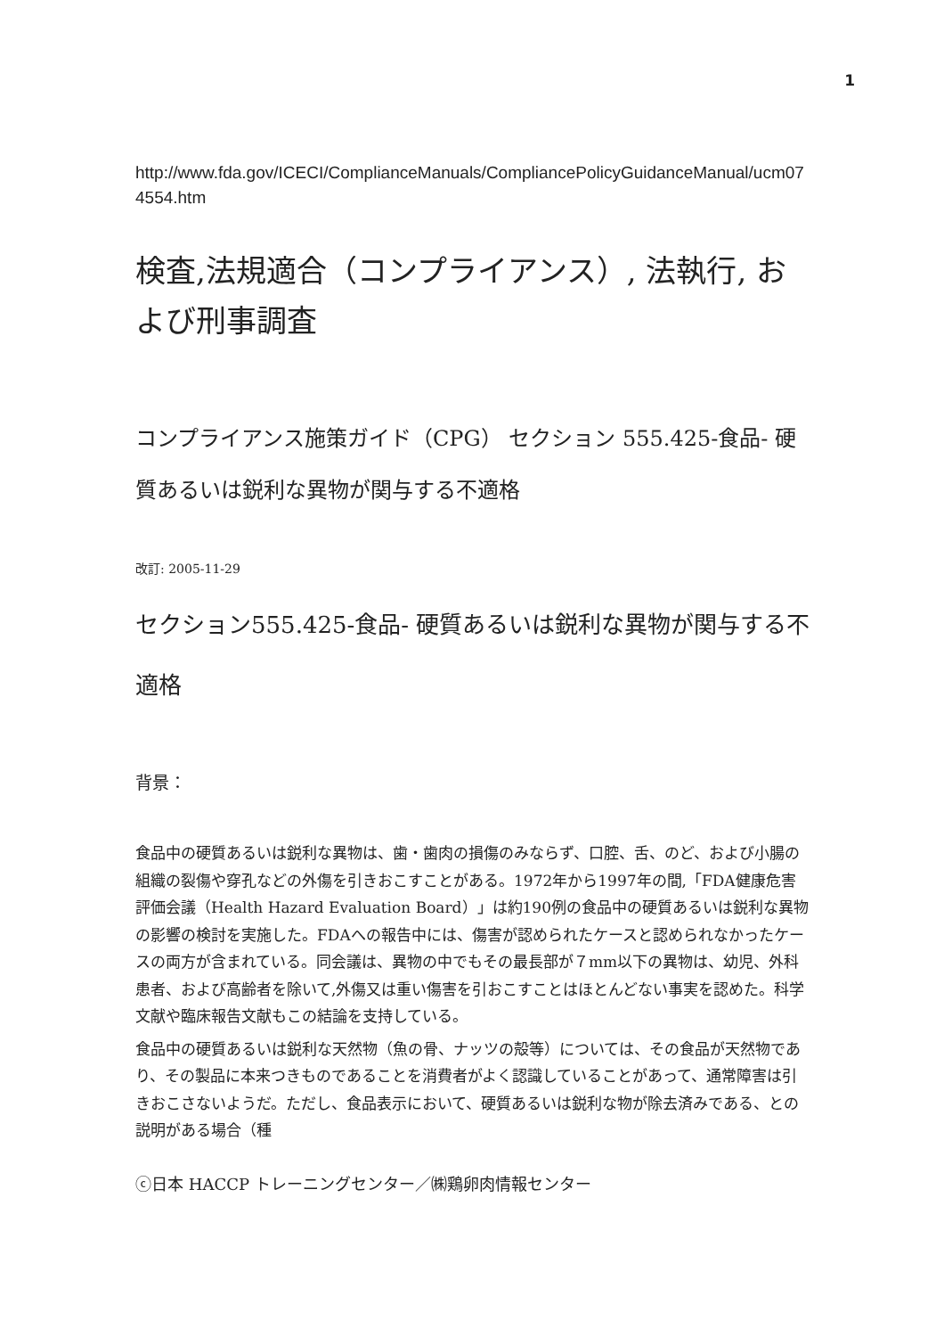1
http://www.fda.gov/ICECI/ComplianceManuals/CompliancePolicyGuidanceManual/ucm074554.htm
検査,法規適合（コンプライアンス）, 法執行, および刑事調査
コンプライアンス施策ガイド（CPG） セクション 555.425-食品- 硬質あるいは鋭利な異物が関与する不適格
改訂: 2005-11-29
セクション555.425-食品- 硬質あるいは鋭利な異物が関与する不適格
背景：
食品中の硬質あるいは鋭利な異物は、歯・歯肉の損傷のみならず、口腔、舌、のど、および小腸の組織の裂傷や穿孔などの外傷を引きおこすことがある。1972年から1997年の間,「FDA健康危害評価会議（Health Hazard Evaluation Board）」は約190例の食品中の硬質あるいは鋭利な異物の影響の検討を実施した。FDAへの報告中には、傷害が認められたケースと認められなかったケースの両方が含まれている。同会議は、異物の中でもその最長部が７mm以下の異物は、幼児、外科患者、および高齢者を除いて,外傷又は重い傷害を引おこすことはほとんどない事実を認めた。科学文献や臨床報告文献もこの結論を支持している。
食品中の硬質あるいは鋭利な天然物（魚の骨、ナッツの殻等）については、その食品が天然物であり、その製品に本来つきものであることを消費者がよく認識していることがあって、通常障害は引きおこさないようだ。ただし、食品表示において、硬質あるいは鋭利な物が除去済みである、との説明がある場合（種
ⓒ日本 HACCP トレーニングセンター／㈱鶏卵肉情報センター